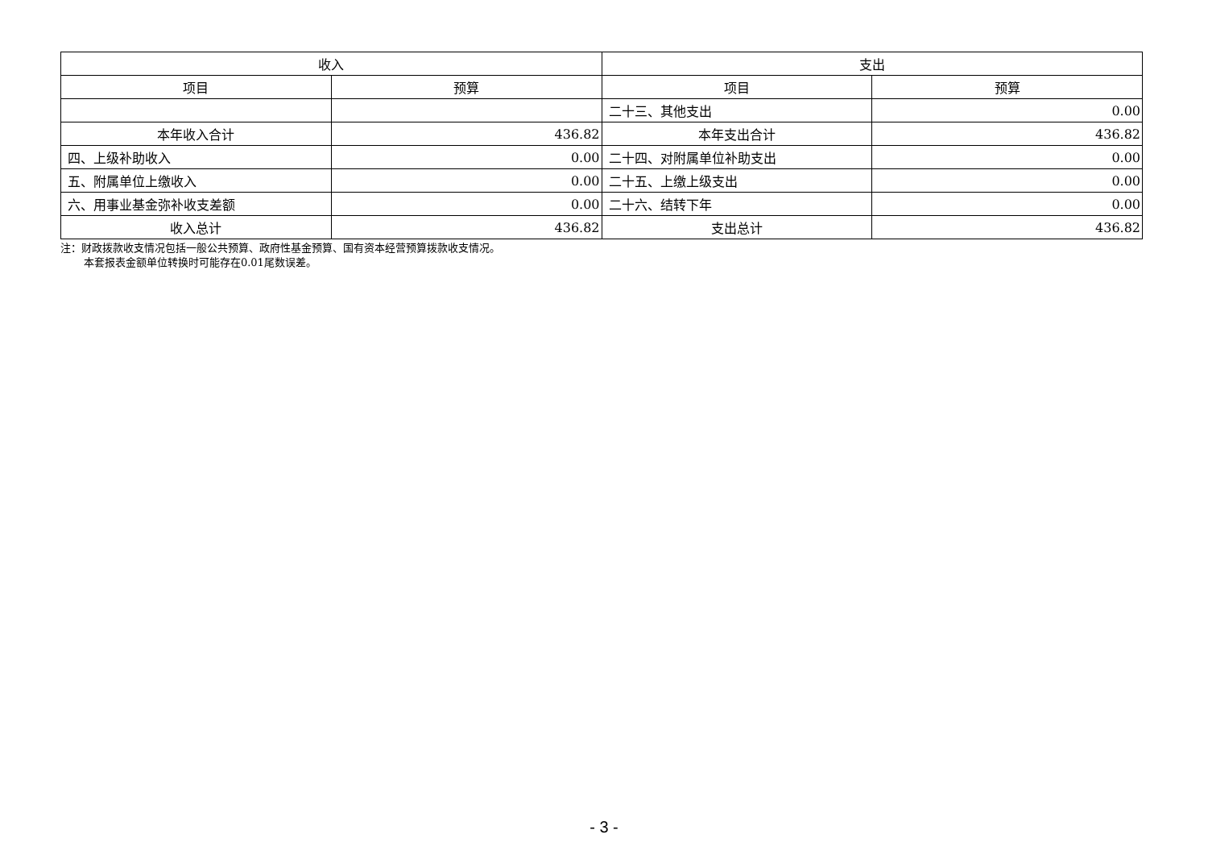| 收入 | | 支出 | |
| --- | --- | --- | --- |
| 项目 | 预算 | 项目 | 预算 |
| | | 二十三、其他支出 | 0.00 |
| 本年收入合计 | 436.82 | 本年支出合计 | 436.82 |
| 四、上级补助收入 | 0.00 | 二十四、对附属单位补助支出 | 0.00 |
| 五、附属单位上缴收入 | 0.00 | 二十五、上缴上级支出 | 0.00 |
| 六、用事业基金弥补收支差额 | 0.00 | 二十六、结转下年 | 0.00 |
| 收入总计 | 436.82 | 支出总计 | 436.82 |
注：财政拨款收支情况包括一般公共预算、政府性基金预算、国有资本经营预算拨款收支情况。
本套报表金额单位转换时可能存在0.01尾数误差。
- 3 -